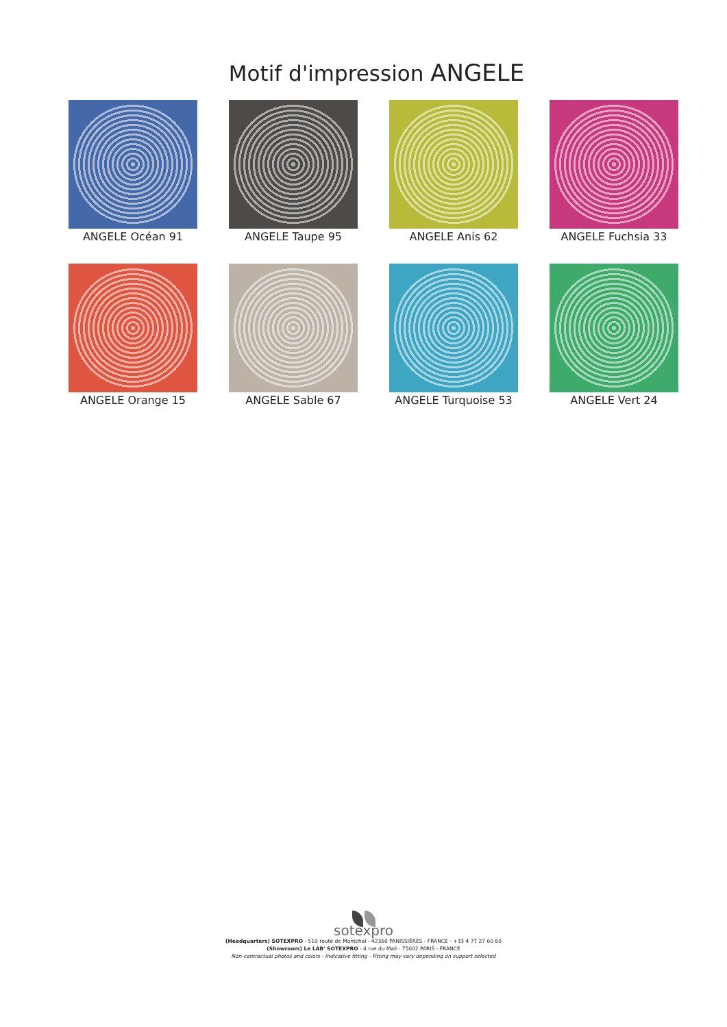Motif d'impression ANGELE
ANGELE Océan 91
ANGELE Taupe 95
ANGELE Anis 62
ANGELE Fuchsia 33
ANGELE Orange 15
ANGELE Sable 67
ANGELE Turquoise 53
ANGELE Vert 24
sotexpro
(Headquarters) SOTEXPRO - 510 route de Montchal - 42360 PANISSIÈRES - FRANCE - +33 4 77 27 60 60
(Showroom) Le LAB' SOTEXPRO - 4 rue du Mail - 75002 PARIS - FRANCE
Non-contractual photos and colors - Indicative fitting - Fitting may vary depending on support selected